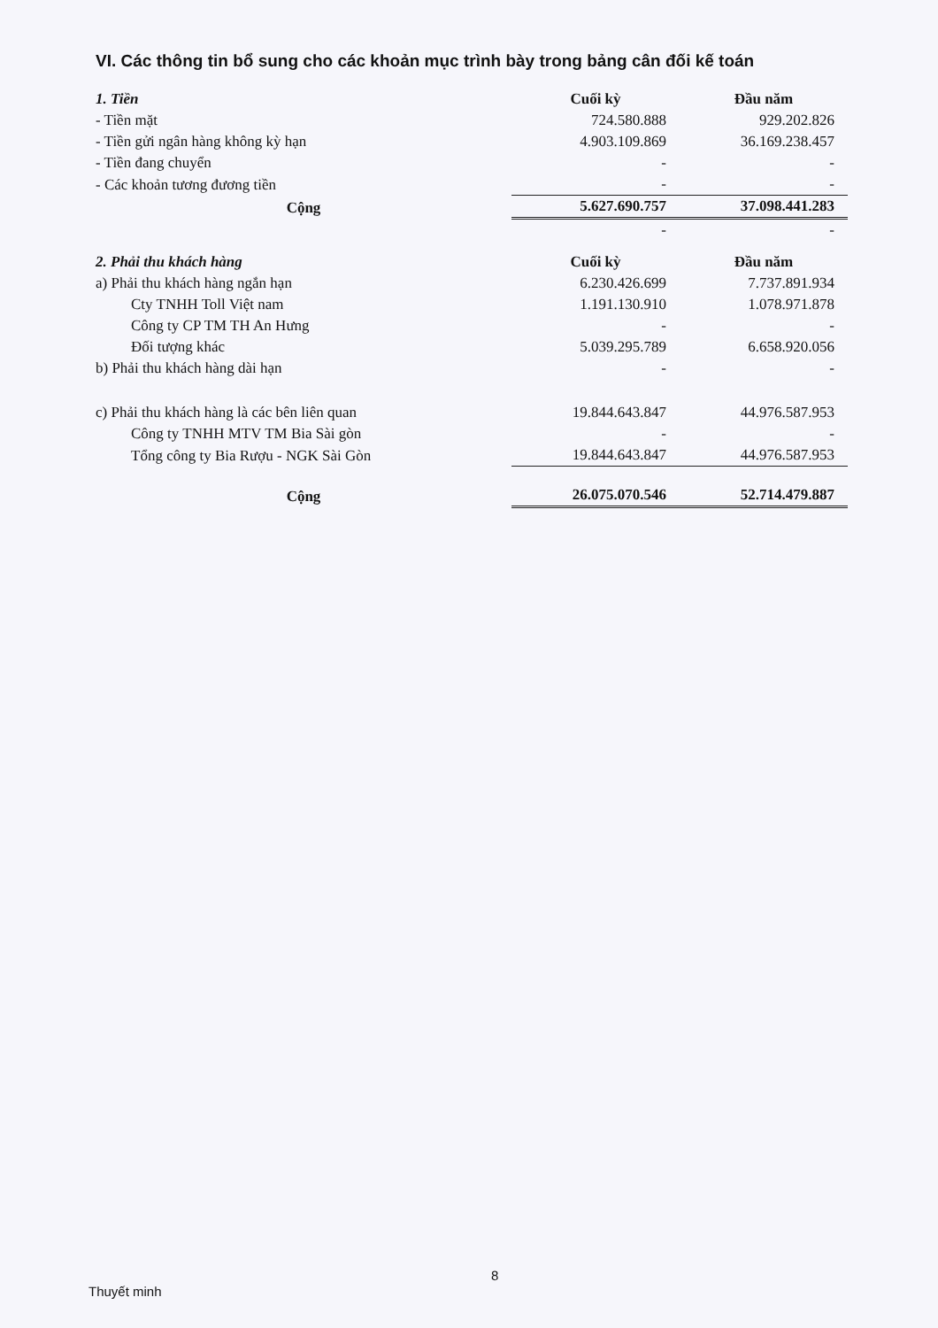VI. Các thông tin bổ sung cho các khoản mục trình bày trong bảng cân đối kế toán
| 1. Tiền | Cuối kỳ | Đầu năm |
| - Tiền mặt | 724.580.888 | 929.202.826 |
| - Tiền gửi ngân hàng không kỳ hạn | 4.903.109.869 | 36.169.238.457 |
| - Tiền đang chuyển | - | - |
| - Các khoản tương đương tiền | - | - |
| Cộng | 5.627.690.757 | 37.098.441.283 |
| | - | - |
| 2. Phải thu khách hàng | Cuối kỳ | Đầu năm |
| a) Phải thu khách hàng ngắn hạn | 6.230.426.699 | 7.737.891.934 |
| Cty TNHH Toll Việt nam | 1.191.130.910 | 1.078.971.878 |
| Công ty CP TM TH An Hưng | - | - |
| Đối tượng khác | 5.039.295.789 | 6.658.920.056 |
| b) Phải thu khách hàng dài hạn | - | - |
| c) Phải thu khách hàng là các bên liên quan | 19.844.643.847 | 44.976.587.953 |
| Công ty TNHH MTV TM Bia Sài gòn | - | - |
| Tổng công ty Bia Rượu - NGK Sài Gòn | 19.844.643.847 | 44.976.587.953 |
| Cộng | 26.075.070.546 | 52.714.479.887 |
8
Thuyết minh